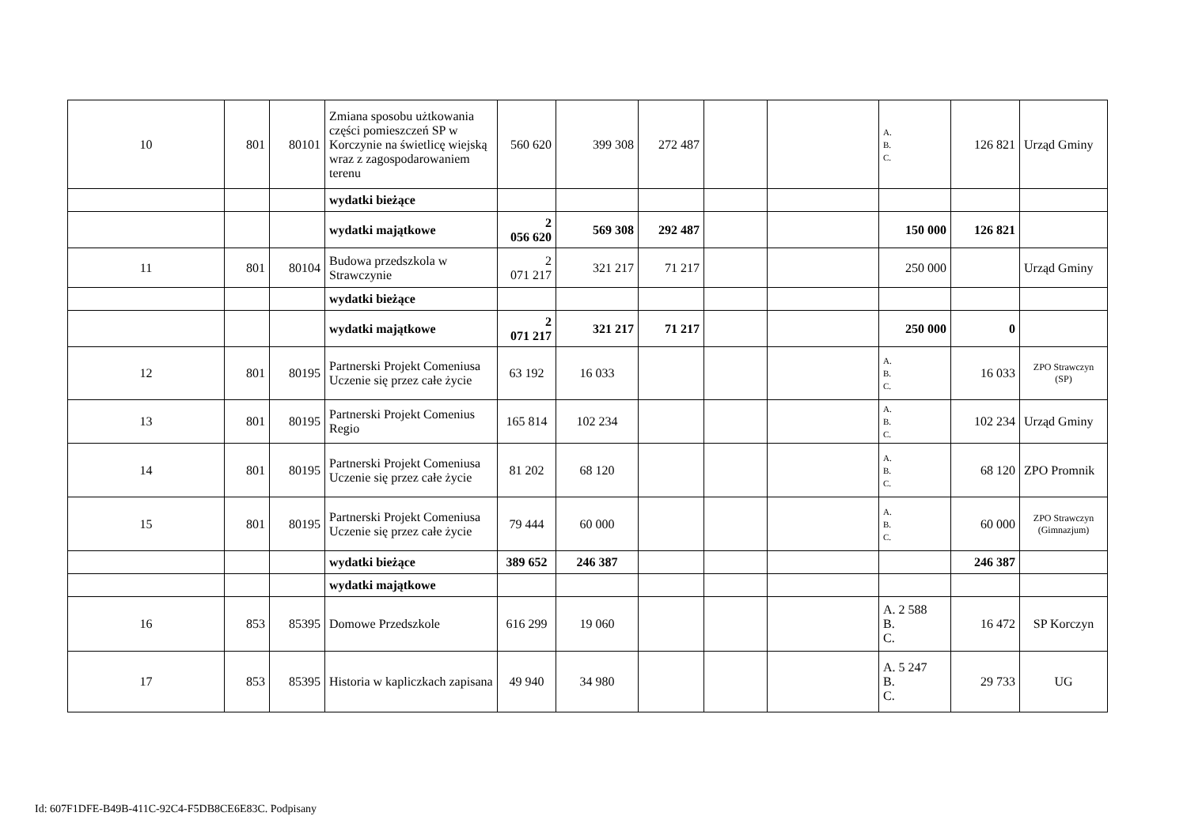| 10 | 801 | 80101 | Zmiana sposobu użtkowania części pomieszczeń SP w Korczynie na świetlicę wiejską wraz z zagospodarowaniem terenu | 560 620 | 399 308 | 272 487 | | | A. B. C. | 126 821 | Urząd Gminy |
| | | | wydatki bieżące | | | | | | | | |
| | | | wydatki majątkowe | 2 056 620 | 569 308 | 292 487 | | | 150 000 | 126 821 | |
| 11 | 801 | 80104 | Budowa przedszkola w Strawczynie | 2 071 217 | 321 217 | 71 217 | | | 250 000 | | Urząd Gminy |
| | | | wydatki bieżące | | | | | | | | |
| | | | wydatki majątkowe | 2 071 217 | 321 217 | 71 217 | | | 250 000 | 0 | |
| 12 | 801 | 80195 | Partnerski Projekt Comeniusa Uczenie się przez całe życie | 63 192 | 16 033 | | | | A. B. C. | 16 033 | ZPO Strawczyn (SP) |
| 13 | 801 | 80195 | Partnerski Projekt Comenius Regio | 165 814 | 102 234 | | | | A. B. C. | 102 234 | Urząd Gminy |
| 14 | 801 | 80195 | Partnerski Projekt Comeniusa Uczenie się przez całe życie | 81 202 | 68 120 | | | | A. B. C. | 68 120 | ZPO Promnik |
| 15 | 801 | 80195 | Partnerski Projekt Comeniusa Uczenie się przez całe życie | 79 444 | 60 000 | | | | A. B. C. | 60 000 | ZPO Strawczyn (Gimnazjum) |
| | | | wydatki bieżące | 389 652 | 246 387 | | | | | 246 387 | |
| | | | wydatki majątkowe | | | | | | | | |
| 16 | 853 | 85395 | Domowe Przedszkole | 616 299 | 19 060 | | | | A. 2 588 B. C. | 16 472 | SP Korczyn |
| 17 | 853 | 85395 | Historia w kapliczkach zapisana | 49 940 | 34 980 | | | | A. 5 247 B. C. | 29 733 | UG |
Id: 607F1DFE-B49B-411C-92C4-F5DB8CE6E83C. Podpisany